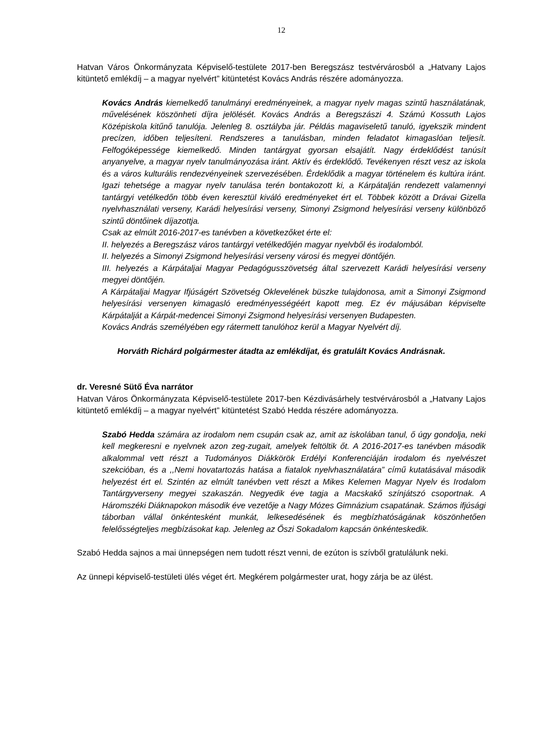12
Hatvan Város Önkormányzata Képviselő-testülete 2017-ben Beregszász testvérvárosból a „Hatvany Lajos kitüntető emlékdíj – a magyar nyelvért” kitüntetést Kovács András részére adományozza.
Kovács András kiemelkedő tanulmányi eredményeinek, a magyar nyelv magas szintű használatának, művelésének köszönheti díjra jelölését. Kovács András a Beregszászi 4. Számú Kossuth Lajos Középiskola kitűnő tanulója. Jelenleg 8. osztályba jár. Példás magaviseletű tanuló, igyekszik mindent precízen, időben teljesíteni. Rendszeres a tanulásban, minden feladatot kimagaslóan teljesít. Felfogóképessége kiemelkedő. Minden tantárgyat gyorsan elsajátít. Nagy érdeklődést tanúsít anyanyelve, a magyar nyelv tanulmányozása iránt. Aktív és érdeklődő. Tevékenyen részt vesz az iskola és a város kulturális rendezvényeinek szervezésében. Érdeklődik a magyar történelem és kultúra iránt. Igazi tehetsége a magyar nyelv tanulása terén bontakozott ki, a Kárpátalján rendezett valamennyi tantárgyi vetélkedőn több éven keresztül kiváló eredményeket ért el. Többek között a Drávai Gizella nyelvhasználati verseny, Karádi helyesírási verseny, Simonyi Zsigmond helyesírási verseny különböző szintű döntőinek díjazottja.
Csak az elmúlt 2016-2017-es tanévben a következőket érte el:
II. helyezés a Beregszász város tantárgyi vetélkedőjén magyar nyelvből és irodalomból.
II. helyezés a Simonyi Zsigmond helyesírási verseny városi és megyei döntőjén.
III. helyezés a Kárpátaljai Magyar Pedagógusszövetség által szervezett Karádi helyesírási verseny megyei döntőjén.
A Kárpátaljai Magyar Ifjúságért Szövetség Oklevelének büszke tulajdonosa, amit a Simonyi Zsigmond helyesírási versenyen kimagasló eredményességéért kapott meg. Ez év májusában képviselte Kárpátalját a Kárpát-medencei Simonyi Zsigmond helyesírási versenyen Budapesten.
Kovács András személyében egy rátermett tanulóhoz kerül a Magyar Nyelvért díj.
Horváth Richárd polgármester átadta az emlékdíjat, és gratulált Kovács Andrásnak.
dr. Veresné Sütő Éva narrátor
Hatvan Város Önkormányzata Képviselő-testülete 2017-ben Kézdivásárhely testvérvárosból a „Hatvany Lajos kitüntető emlékdíj – a magyar nyelvért” kitüntetést Szabó Hedda részére adományozza.
Szabó Hedda számára az irodalom nem csupán csak az, amit az iskolában tanul, ő úgy gondolja, neki kell megkeresni e nyelvnek azon zeg-zugait, amelyek feltöltik őt. A 2016-2017-es tanévben második alkalommal vett részt a Tudományos Diákkörök Erdélyi Konferenciáján irodalom és nyelvészet szekcióban, és a ,,Nemi hovatartozás hatása a fiatalok nyelvhasználatára” című kutatásával második helyezést ért el. Szintén az elmúlt tanévben vett részt a Mikes Kelemen Magyar Nyelv és Irodalom Tantárgyverseny megyei szakaszán. Negyedik éve tagja a Macskakő színjátszó csoportnak. A Háromszéki Diáknapokon második éve vezetője a Nagy Mózes Gimnázium csapatának. Számos ifjúsági táborban vállal önkéntesként munkát, lelkesedésének és megbízhatóságának köszönhetően felelősségteljes megbízásokat kap. Jelenleg az Őszi Sokadalom kapcsán önkénteskedik.
Szabó Hedda sajnos a mai ünnepségen nem tudott részt venni, de ezúton is szívből gratulálunk neki.
Az ünnepi képviselő-testületi ülés véget ért. Megkérem polgármester urat, hogy zárja be az ülést.